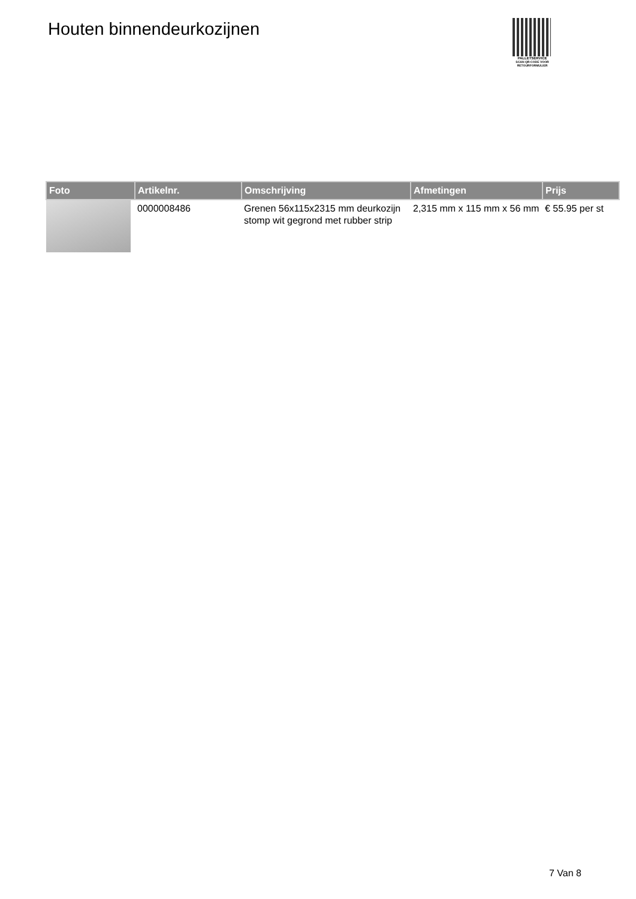Houten binnendeurkozijnen
PALLETSERVICE
SCAN QR-CODE VOOR
RETOURFORMULIER
| Foto | Artikelnr. | Omschrijving | Afmetingen | Prijs |
| --- | --- | --- | --- | --- |
| | 0000008486 | Grenen 56x115x2315 mm deurkozijn stomp wit gegrond met rubber strip | 2,315 mm x 115 mm x 56 mm | € 55.95 per st |
7 Van 8